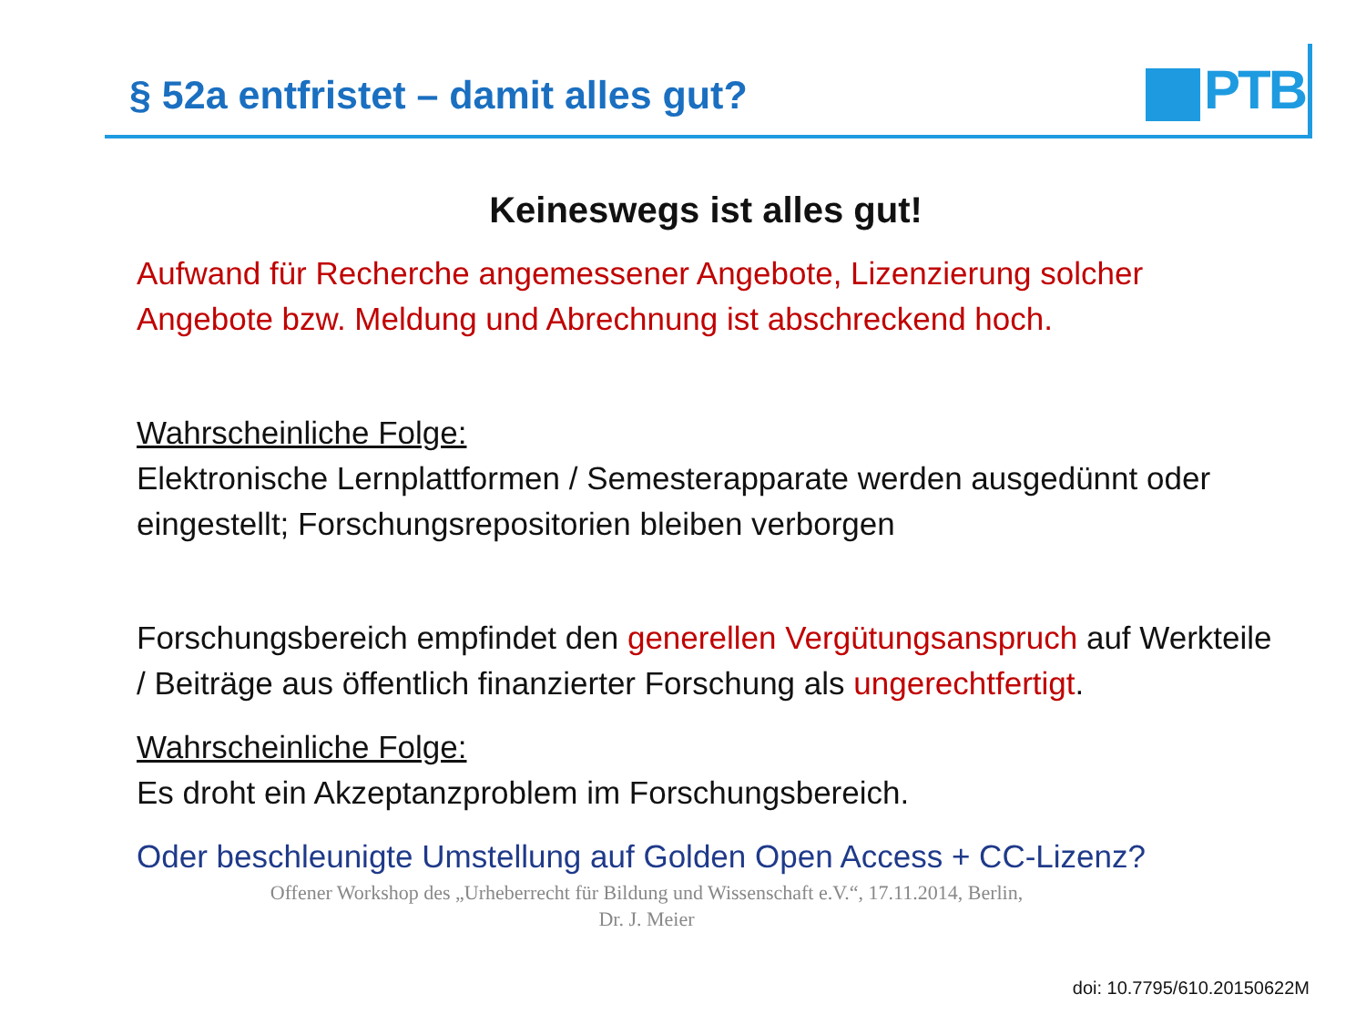§ 52a entfristet – damit alles gut?
PTB
Keineswegs ist alles gut!
Aufwand für Recherche angemessener Angebote, Lizenzierung solcher Angebote bzw. Meldung und Abrechnung ist abschreckend hoch.
Wahrscheinliche Folge:
Elektronische Lernplattformen / Semesterapparate werden ausgedünnt oder eingestellt; Forschungsrepositorien bleiben verborgen
Forschungsbereich empfindet den generellen Vergütungsanspruch auf Werkteile / Beiträge aus öffentlich finanzierter Forschung als ungerechtfertigt.
Wahrscheinliche Folge:
Es droht ein Akzeptanzproblem im Forschungsbereich.
Oder beschleunigte Umstellung auf Golden Open Access + CC-Lizenz?
Offener Workshop des „Urheberrecht für Bildung und Wissenschaft e.V.“, 17.11.2014, Berlin,
Dr. J. Meier
doi: 10.7795/610.20150622M